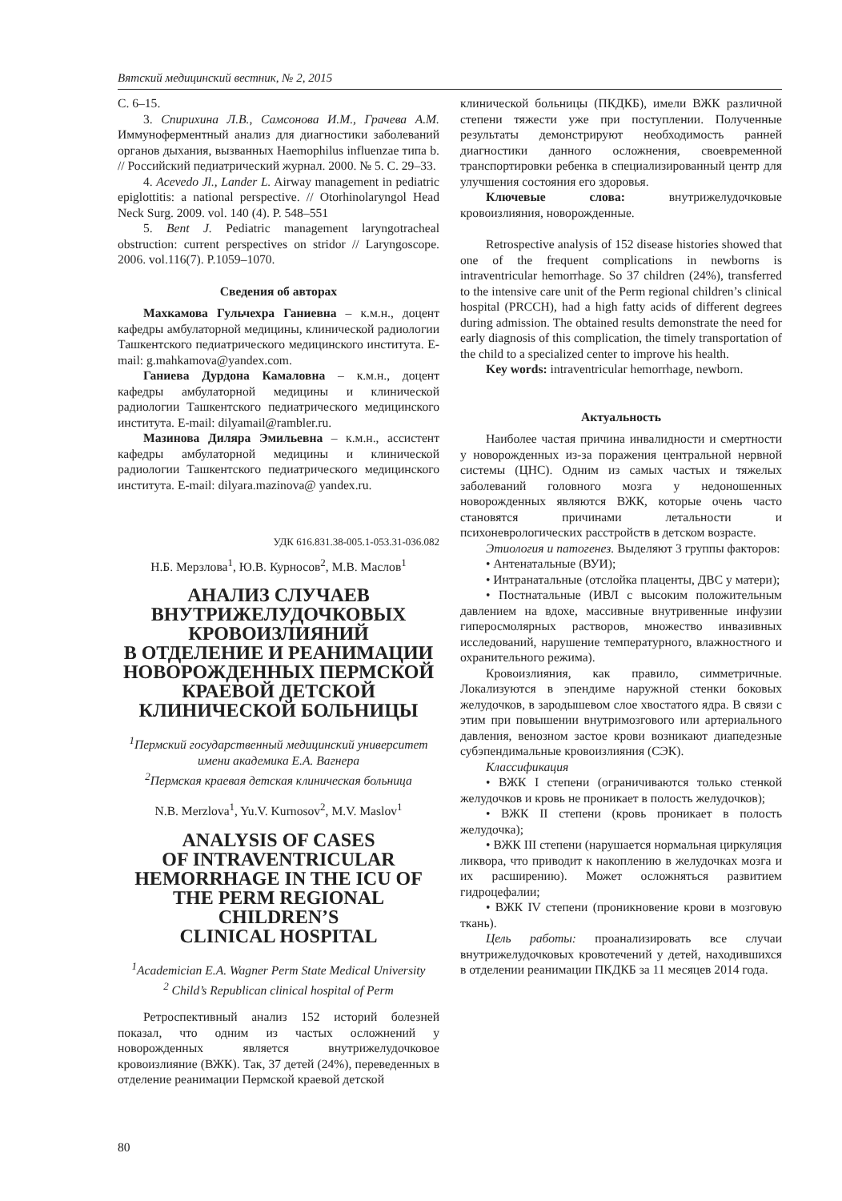Вятский медицинский вестник, № 2, 2015
С. 6–15.
3. Спирихина Л.В., Самсонова И.М., Грачева А.М. Иммуноферментный анализ для диагностики заболеваний органов дыхания, вызванных Haemophilus influenzae типа b. // Российский педиатрический журнал. 2000. № 5. С. 29–33.
4. Acevedo Jl., Lander L. Airway management in pediatric epiglottitis: a national perspective. // Otorhinolaryngol Head Neck Surg. 2009. vol. 140 (4). P. 548–551
5. Bent J. Pediatric management laryngotracheal obstruction: current perspectives on stridor // Laryngoscope. 2006. vol.116(7). P.1059–1070.
Сведения об авторах
Махкамова Гульчехра Ганиевна – к.м.н., доцент кафедры амбулаторной медицины, клинической радиологии Ташкентского педиатрического медицинского института. E-mail: g.mahkamova@yandex.com.
Ганиева Дурдона Камаловна – к.м.н., доцент кафедры амбулаторной медицины и клинической радиологии Ташкентского педиатрического медицинского института. E-mail: dilyamail@rambler.ru.
Мазинова Диляра Эмильевна – к.м.н., ассистент кафедры амбулаторной медицины и клинической радиологии Ташкентского педиатрического медицинского института. E-mail: dilyara.mazinova@ yandex.ru.
УДК 616.831.38-005.1-053.31-036.082
Н.Б. Мерзлова<sup>1</sup>, Ю.В. Курносов<sup>2</sup>, М.В. Маслов<sup>1</sup>
АНАЛИЗ СЛУЧАЕВ
ВНУТРИЖЕЛУДОЧКОВЫХ
КРОВОИЗЛИЯНИЙ
В ОТДЕЛЕНИЕ И РЕАНИМАЦИИ
НОВОРОЖДЕННЫХ ПЕРМСКОЙ
КРАЕВОЙ ДЕТСКОЙ
КЛИНИЧЕСКОЙ БОЛЬНИЦЫ
<sup>1</sup> Пермский государственный медицинский университет имени академика Е.А. Вагнера
<sup>2</sup> Пермская краевая детская клиническая больница
N.B. Merzlova<sup>1</sup>, Yu.V. Kurnosov<sup>2</sup>, M.V. Maslov<sup>1</sup>
ANALYSIS OF CASES
OF INTRAVENTRICULAR
HEMORRHAGE IN THE ICU OF
THE PERM REGIONAL CHILDREN’S
CLINICAL HOSPITAL
<sup>1</sup> Academician E.A. Wagner Perm State Medical University
<sup>2</sup> Child’s Republican clinical hospital of Perm
Ретроспективный анализ 152 историй болезней показал, что одним из частых осложнений у новорожденных является внутрижелудочковое кровоизлияние (ВЖК). Так, 37 детей (24%), переведенных в отделение реанимации Пермской краевой детской
клинической больницы (ПКДКБ), имели ВЖК различной степени тяжести уже при поступлении. Полученные результаты демонстрируют необходимость ранней диагностики данного осложнения, своевременной транспортировки ребенка в специализированный центр для улучшения состояния его здоровья.
Ключевые слова: внутрижелудочковые кровоизлияния, новорожденные.
Retrospective analysis of 152 disease histories showed that one of the frequent complications in newborns is intraventricular hemorrhage. So 37 children (24%), transferred to the intensive care unit of the Perm regional children’s clinical hospital (PRCCH), had a high fatty acids of different degrees during admission. The obtained results demonstrate the need for early diagnosis of this complication, the timely transportation of the child to a specialized center to improve his health.
Key words: intraventricular hemorrhage, newborn.
Актуальность
Наиболее частая причина инвалидности и смертности у новорожденных из-за поражения центральной нервной системы (ЦНС). Одним из самых частых и тяжелых заболеваний головного мозга у недоношенных новорожденных являются ВЖК, которые очень часто становятся причинами летальности и психоневрологических расстройств в детском возрасте.
Этиология и патогенез. Выделяют 3 группы факторов:
• Антенатальные (ВУИ);
• Интранатальные (отслойка плаценты, ДВС у матери);
• Постнатальные (ИВЛ с высоким положительным давлением на вдохе, массивные внутривенные инфузии гиперосмолярных растворов, множество инвазивных исследований, нарушение температурного, влажностного и охранительного режима).
Кровоизлияния, как правило, симметричные. Локализуются в эпендиме наружной стенки боковых желудочков, в зародышевом слое хвостатого ядра. В связи с этим при повышении внутримозгового или артериального давления, венозном застое крови возникают диапедезные субэпендимальные кровоизлияния (СЭК).
Классификация
• ВЖК I степени (ограничиваются только стенкой желудочков и кровь не проникает в полость желудочков);
• ВЖК II степени (кровь проникает в полость желудочка);
• ВЖК III степени (нарушается нормальная циркуляция ликвора, что приводит к накоплению в желудочках мозга и их расширению). Может осложняться развитием гидроцефалии;
• ВЖК IV степени (проникновение крови в мозговую ткань).
Цель работы: проанализировать все случаи внутрижелудочковых кровотечений у детей, находившихся в отделении реанимации ПКДКБ за 11 месяцев 2014 года.
80